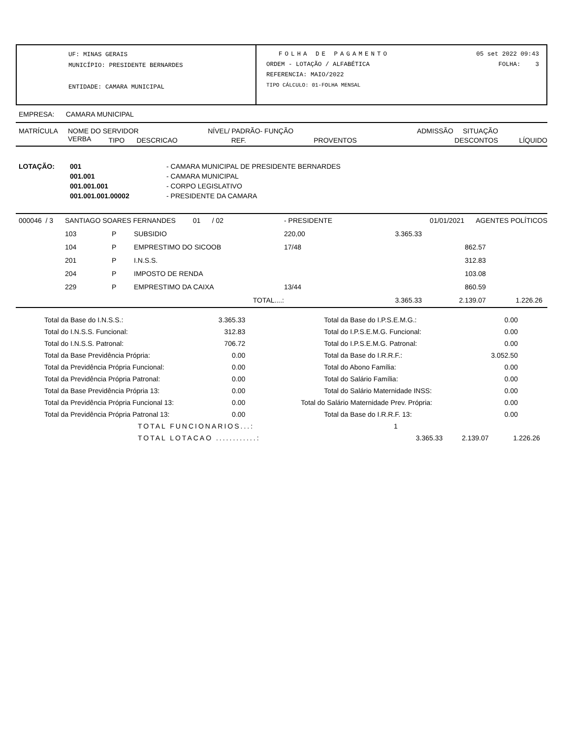UF: MINAS GERAIS
MUNICÍPIO: PRESIDENTE BERNARDES
ENTIDADE: CAMARA MUNICIPAL
FOLHA DE PAGAMENTO 05 set 2022 09:43
ORDEM - LOTAÇÃO / ALFABÉTICA FOLHA: 3
REFERENCIA: MAIO/2022
TIPO CÁLCULO: 01-FOLHA MENSAL
EMPRESA: CAMARA MUNICIPAL
| MATRÍCULA | NOME DO SERVIDOR | | | NÍVEL/ PADRÃO- FUNÇÃO | | ADMISSÃO SITUAÇÃO | | |
| --- | --- | --- | --- | --- | --- | --- | --- | --- |
| | VERBA | TIPO | DESCRICAO | REF. | PROVENTOS | DESCONTOS | | LÍQUIDO |
| LOTAÇÃO: | 001 | - CAMARA MUNICIPAL DE PRESIDENTE BERNARDES |
| | 001.001 | - CAMARA MUNICIPAL |
| | 001.001.001 | - CORPO LEGISLATIVO |
| | 001.001.001.00002 | - PRESIDENTE DA CAMARA |
| 000046 / 3 | SANTIAGO SOARES FERNANDES 01 / 02 | | | - PRESIDENTE | | 01/01/2021 AGENTES POLÍTICOS | | |
| | 103 | P | SUBSIDIO | 220,00 | 3.365.33 | | | |
| | 104 | P | EMPRESTIMO DO SICOOB | 17/48 | | 862.57 | | |
| | 201 | P | I.N.S.S. | | | 312.83 | | |
| | 204 | P | IMPOSTO DE RENDA | | | 103.08 | | |
| | 229 | P | EMPRESTIMO DA CAIXA | 13/44 | | 860.59 | | |
| | | | TOTAL....: | | 3.365.33 | 2.139.07 | 1.226.26 | |
| Total da Base do I.N.S.S.: | 3.365.33 | Total da Base do I.P.S.E.M.G.: | 0.00 |
| Total do I.N.S.S. Funcional: | 312.83 | Total do I.P.S.E.M.G. Funcional: | 0.00 |
| Total do I.N.S.S. Patronal: | 706.72 | Total do I.P.S.E.M.G. Patronal: | 0.00 |
| Total da Base Previdência Própria: | 0.00 | Total da Base do I.R.R.F.: | 3.052.50 |
| Total da Previdência Própria Funcional: | 0.00 | Total do Abono Família: | 0.00 |
| Total da Previdência Própria Patronal: | 0.00 | Total do Salário Família: | 0.00 |
| Total da Base Previdência Própria 13: | 0.00 | Total do Salário Maternidade INSS: | 0.00 |
| Total da Previdência Própria Funcional 13: | 0.00 | Total do Salário Maternidade Prev. Própria: | 0.00 |
| Total da Previdência Própria Patronal 13: | 0.00 | Total da Base do I.R.R.F. 13: | 0.00 |
| TOTAL FUNCIONARIOS...: | 1 | | |
| TOTAL LOTACAO ............: | 3.365.33 | 2.139.07 | 1.226.26 |